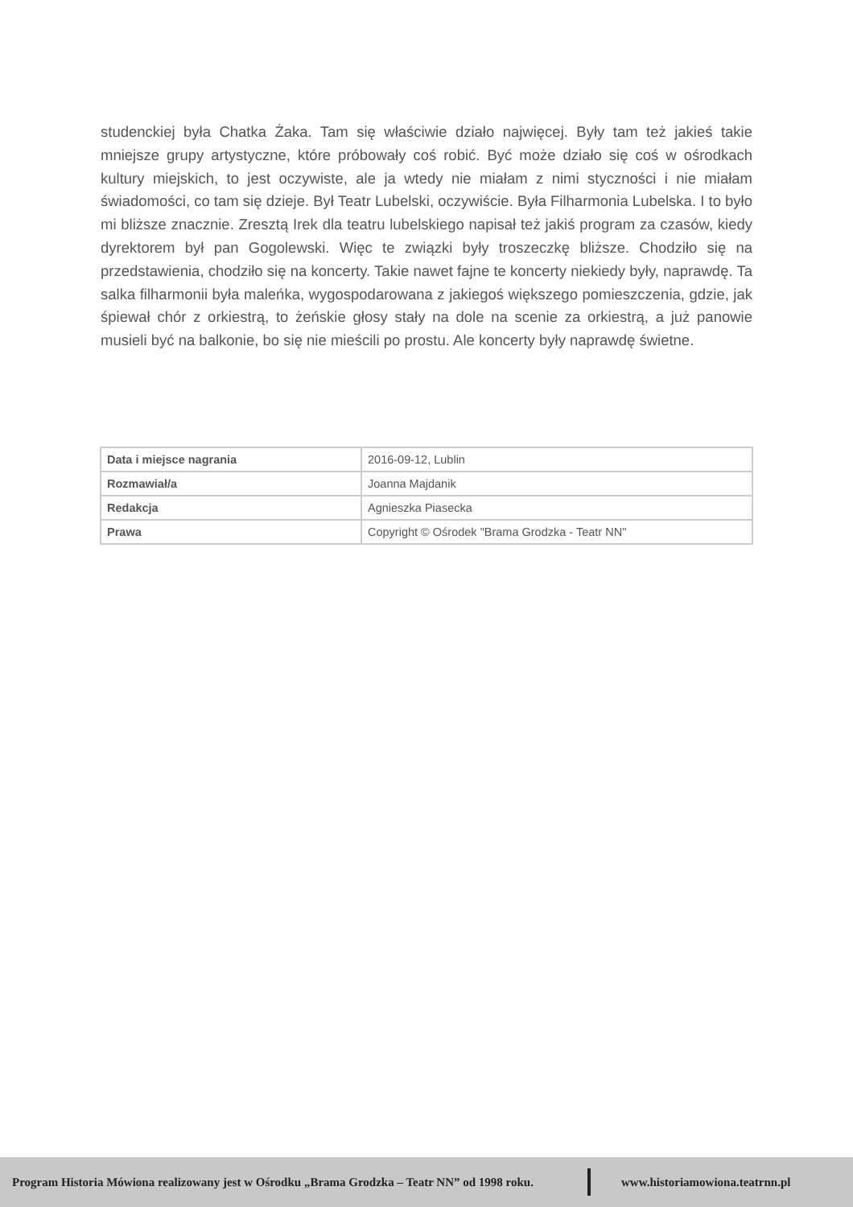studenckiej była Chatka Żaka. Tam się właściwie działo najwięcej. Były tam też jakieś takie mniejsze grupy artystyczne, które próbowały coś robić. Być może działo się coś w ośrodkach kultury miejskich, to jest oczywiste, ale ja wtedy nie miałam z nimi styczności i nie miałam świadomości, co tam się dzieje. Był Teatr Lubelski, oczywiście. Była Filharmonia Lubelska. I to było mi bliższe znacznie. Zresztą Irek dla teatru lubelskiego napisał też jakiś program za czasów, kiedy dyrektorem był pan Gogolewski. Więc te związki były troszeczkę bliższe. Chodziło się na przedstawienia, chodziło się na koncerty. Takie nawet fajne te koncerty niekiedy były, naprawdę. Ta salka filharmonii była maleńka, wygospodarowana z jakiegoś większego pomieszczenia, gdzie, jak śpiewał chór z orkiestrą, to żeńskie głosy stały na dole na scenie za orkiestrą, a już panowie musieli być na balkonie, bo się nie mieścili po prostu. Ale koncerty były naprawdę świetne.
| Data i miejsce nagrania | 2016-09-12, Lublin |
| Rozmawiał/a | Joanna Majdanik |
| Redakcja | Agnieszka Piasecka |
| Prawa | Copyright © Ośrodek "Brama Grodzka - Teatr NN" |
Program Historia Mówiona realizowany jest w Ośrodku „Brama Grodzka – Teatr NN” od 1998 roku. www.historiamowiona.teatrnn.pl